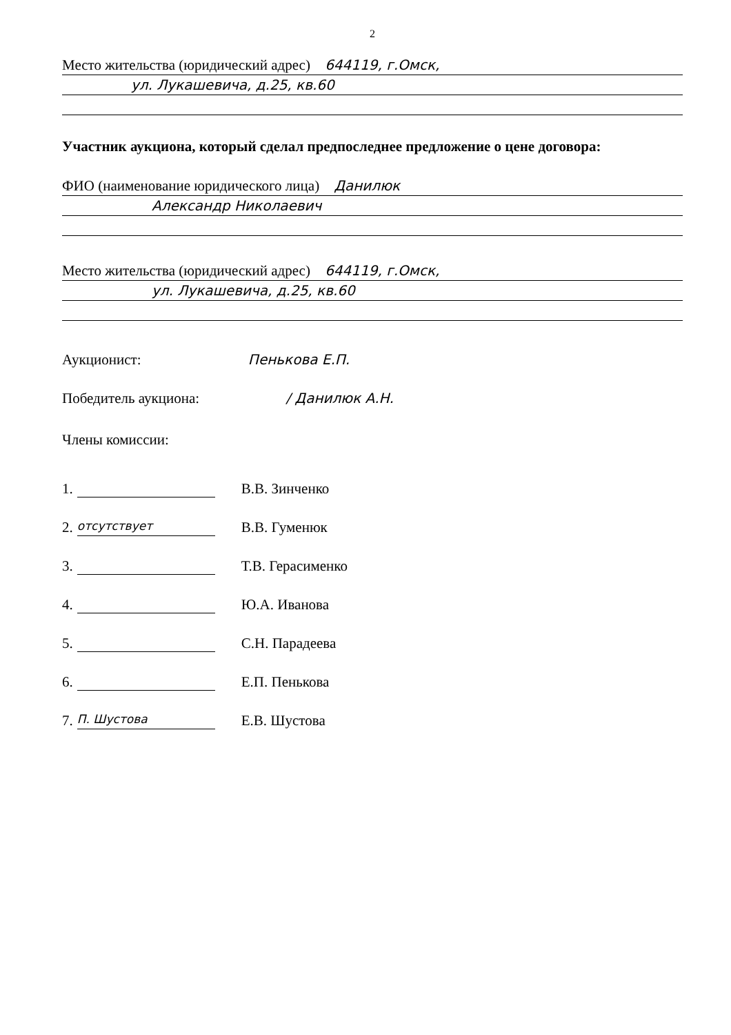2
Место жительства (юридический адрес) 644119, г.Омск,
ул. Лукашевича, д.25, кв.60
Участник аукциона, который сделал предпоследнее предложение о цене договора:
ФИО (наименование юридического лица) Данилюк
Александр Николаевич
Место жительства (юридический адрес) 644119, г.Омск,
ул. Лукашевича, д.25, кв.60
Аукционист: Пенькова Е.П.
Победитель аукциона: / Данилюк А.Н.
Члены комиссии:
1. В.В. Зинченко
2. отсутствует В.В. Гуменюк
3. Т.В. Герасименко
4. Ю.А. Иванова
5. С.Н. Парадеева
6. Е.П. Пенькова
7. П. Шустова Е.В. Шустова